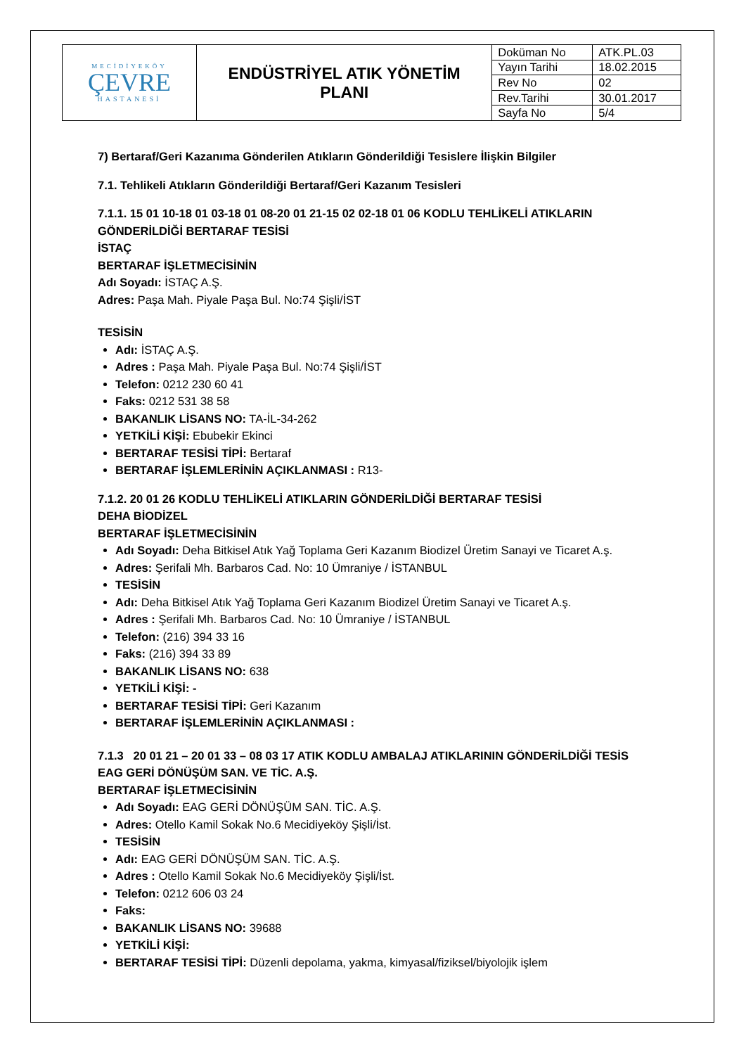| MECİDİYEKÖY ÇEVRE HASTANESİ | ENDÜSTRİYEL ATIK YÖNETİM PLANI | Doküman No | ATK.PL.03 |
| | | Yayın Tarihi | 18.02.2015 |
| | | Rev No | 02 |
| | | Rev.Tarihi | 30.01.2017 |
| | | Sayfa No | 5/4 |
7) Bertaraf/Geri Kazanıma Gönderilen Atıkların Gönderildiği Tesislere İlişkin Bilgiler
7.1. Tehlikeli Atıkların Gönderildiği Bertaraf/Geri Kazanım Tesisleri
7.1.1. 15 01 10-18 01 03-18 01 08-20 01 21-15 02 02-18 01 06 KODLU TEHLİKELİ ATIKLARIN GÖNDERİLDİĞİ BERTARAF TESİSİ
İSTAÇ
BERTARAF İŞLETMECİSİNİN
Adı Soyadı: İSTAÇ A.Ş.
Adres: Paşa Mah. Piyale Paşa Bul. No:74 Şişli/İST
TESİSİN
Adı: İSTAÇ A.Ş.
Adres : Paşa Mah. Piyale Paşa Bul. No:74 Şişli/İST
Telefon: 0212 230 60 41
Faks: 0212 531 38 58
BAKANLIK LİSANS NO: TA-İL-34-262
YETKİLİ KİŞİ: Ebubekir Ekinci
BERTARAF TESİSİ TİPİ: Bertaraf
BERTARAF İŞLEMLERİNİN AÇIKLANMASI : R13-
7.1.2. 20 01 26 KODLU TEHLİKELİ ATIKLARIN GÖNDERİLDİĞİ BERTARAF TESİSİ
DEHA BİODİZEL
BERTARAF İŞLETMECİSİNİN
Adı Soyadı: Deha Bitkisel Atık Yağ Toplama Geri Kazanım Biodizel Üretim Sanayi ve Ticaret A.ş.
Adres: Şerifali Mh. Barbaros Cad. No: 10 Ümraniye / İSTANBUL
TESİSİN
Adı: Deha Bitkisel Atık Yağ Toplama Geri Kazanım Biodizel Üretim Sanayi ve Ticaret A.ş.
Adres : Şerifali Mh. Barbaros Cad. No: 10 Ümraniye / İSTANBUL
Telefon: (216) 394 33 16
Faks: (216) 394 33 89
BAKANLIK LİSANS NO: 638
YETKİLİ KİŞİ: -
BERTARAF TESİSİ TİPİ: Geri Kazanım
BERTARAF İŞLEMLERİNİN AÇIKLANMASI :
7.1.3 20 01 21 – 20 01 33 – 08 03 17 ATIK KODLU AMBALAJ ATIKLARININ GÖNDERİLDİĞİ TESİS
EAG GERİ DÖNÜŞÜM SAN. VE TİC. A.Ş.
BERTARAF İŞLETMECİSİNİN
Adı Soyadı: EAG GERİ DÖNÜŞÜM SAN. TİC. A.Ş.
Adres: Otello Kamil Sokak No.6 Mecidiyeköy Şişli/İst.
TESİSİN
Adı: EAG GERİ DÖNÜŞÜM SAN. TİC. A.Ş.
Adres : Otello Kamil Sokak No.6 Mecidiyeköy Şişli/İst.
Telefon: 0212 606 03 24
Faks:
BAKANLIK LİSANS NO: 39688
YETKİLİ KİŞİ:
BERTARAF TESİSİ TİPİ: Düzenli depolama, yakma, kimyasal/fiziksel/biyolojik işlem